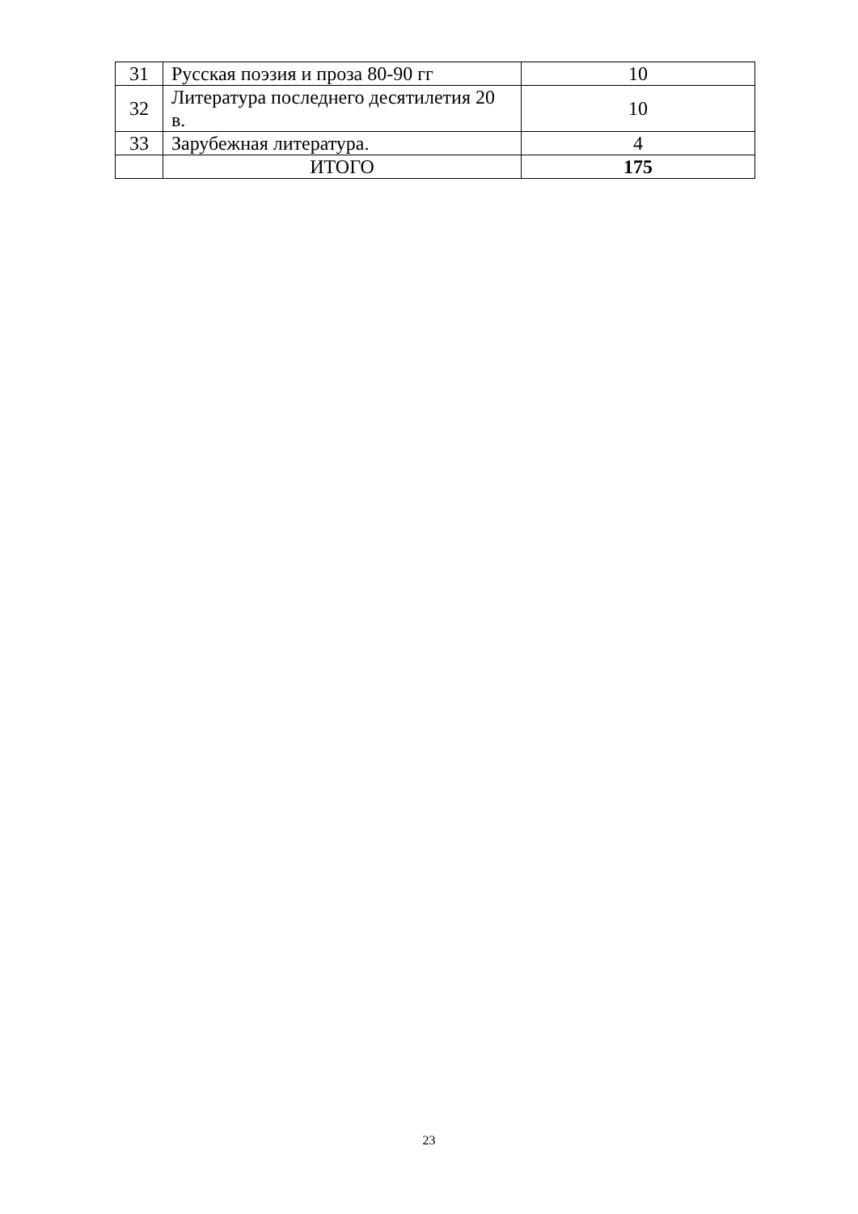| 31 | Русская поэзия и проза 80-90 гг | 10 |
| 32 | Литература последнего десятилетия 20 в. | 10 |
| 33 | Зарубежная литература. | 4 |
| | ИТОГО | 175 |
23